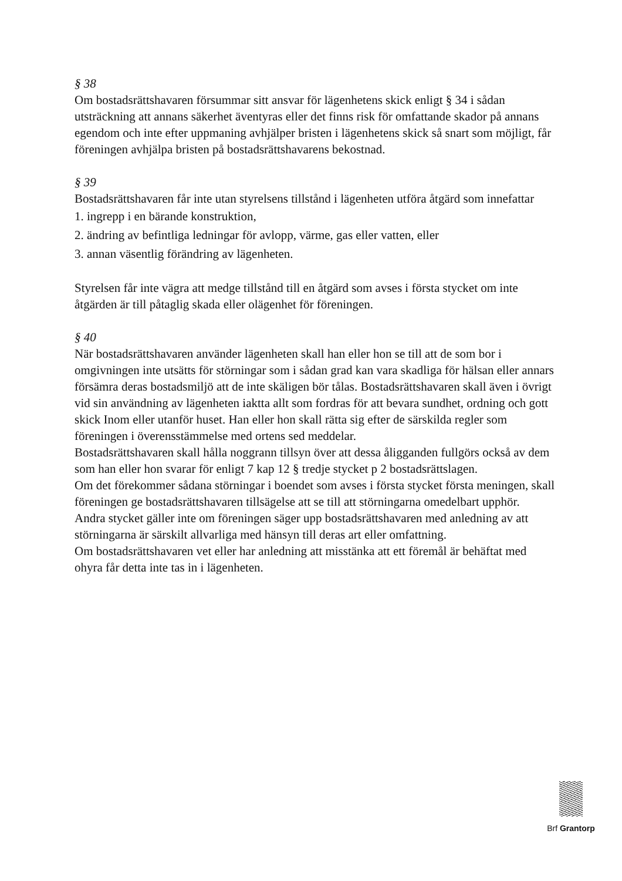§ 38
Om bostadsrättshavaren försummar sitt ansvar för lägenhetens skick enligt § 34 i sådan utsträckning att annans säkerhet äventyras eller det finns risk för omfattande skador på annans egendom och inte efter uppmaning avhjälper bristen i lägenhetens skick så snart som möjligt, får föreningen avhjälpa bristen på bostadsrättshavarens bekostnad.
§ 39
Bostadsrättshavaren får inte utan styrelsens tillstånd i lägenheten utföra åtgärd som innefattar
1. ingrepp i en bärande konstruktion,
2. ändring av befintliga ledningar för avlopp, värme, gas eller vatten, eller
3. annan väsentlig förändring av lägenheten.
Styrelsen får inte vägra att medge tillstånd till en åtgärd som avses i första stycket om inte åtgärden är till påtaglig skada eller olägenhet för föreningen.
§ 40
När bostadsrättshavaren använder lägenheten skall han eller hon se till att de som bor i omgivningen inte utsätts för störningar som i sådan grad kan vara skadliga för hälsan eller annars försämra deras bostadsmiljö att de inte skäligen bör tålas. Bostadsrättshavaren skall även i övrigt vid sin användning av lägenheten iaktta allt som fordras för att bevara sundhet, ordning och gott skick Inom eller utanför huset. Han eller hon skall rätta sig efter de särskilda regler som föreningen i överensstämmelse med ortens sed meddelar.
Bostadsrättshavaren skall hålla noggrann tillsyn över att dessa åligganden fullgörs också av dem som han eller hon svarar för enligt 7 kap 12 § tredje stycket p 2 bostadsrättslagen.
Om det förekommer sådana störningar i boendet som avses i första stycket första meningen, skall föreningen ge bostadsrättshavaren tillsägelse att se till att störningarna omedelbart upphör.
Andra stycket gäller inte om föreningen säger upp bostadsrättshavaren med anledning av att störningarna är särskilt allvarliga med hänsyn till deras art eller omfattning.
Om bostadsrättshavaren vet eller har anledning att misstänka att ett föremål är behäftat med ohyra får detta inte tas in i lägenheten.
Brf Grantorp